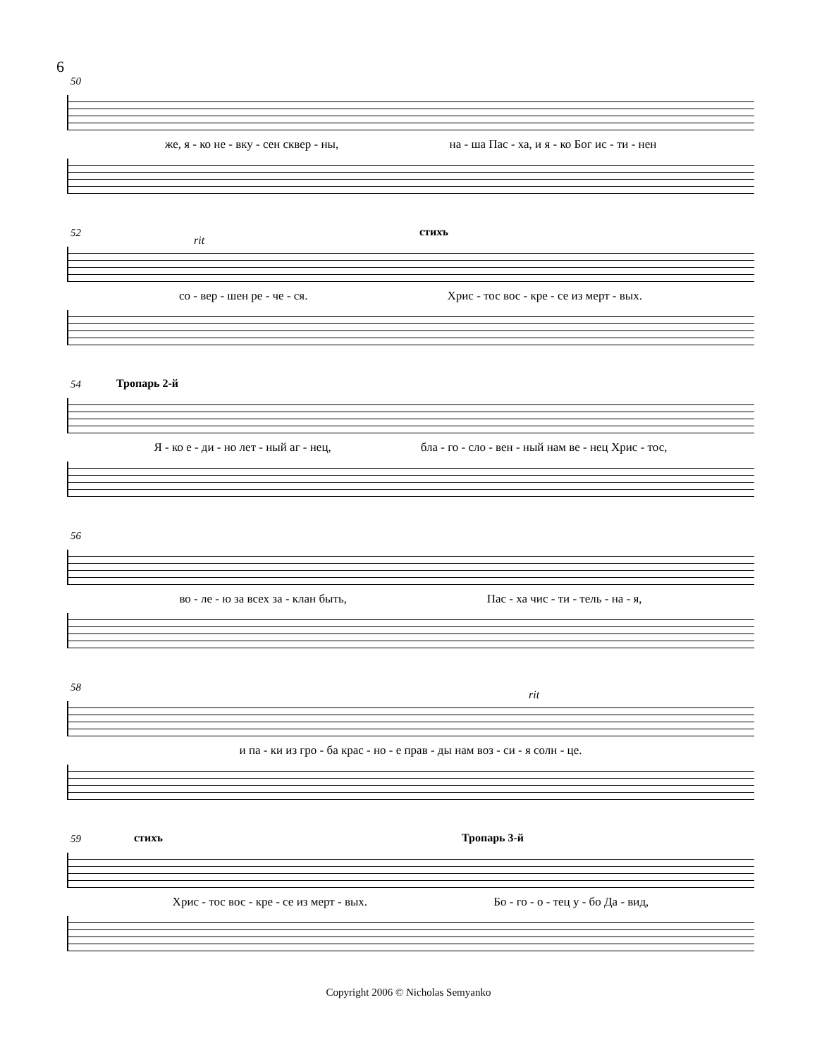6
50
же, я - ко не - вку - сен сквер - ны, на - ша Пас - ха, и я - ко Бог ис - ти - нен
52 стихъ
rit
со - вер - шен ре - че - ся. Хрис - тос вос - кре - се из мерт - вых.
54 Тропарь 2-й
Я - ко е - ди - но лет - ный аг - нец, бла - го - сло - вен - ный нам ве - нец Хрис - тос,
56
во - ле - ю за всех за - клан быть, Пас - ха чис - ти - тель - на - я,
58
rit
и па - ки из гро - ба крас - но - е прав - ды нам воз - си - я солн - це.
59 стихъ Тропарь 3-й
Хрис - тос вос - кре - се из мерт - вых. Бо - го - о - тец у - бо Да - вид,
Copyright 2006 © Nicholas Semyanko